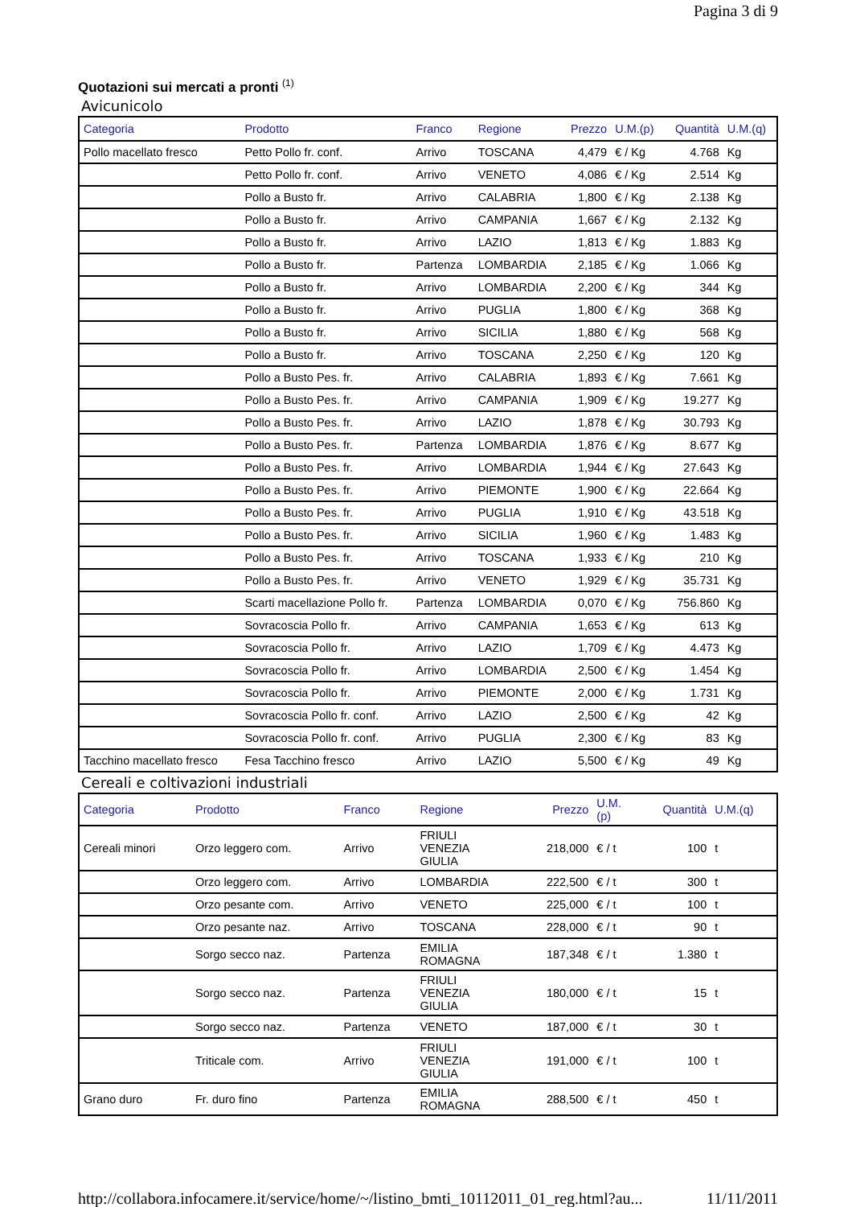Pagina 3 di 9
Quotazioni sui mercati a pronti <sup>(1)</sup>
Avicunicolo
| Categoria | Prodotto | Franco | Regione | Prezzo | U.M.(p) | Quantità | U.M.(q) |
| --- | --- | --- | --- | --- | --- | --- | --- |
| Pollo macellato fresco | Petto Pollo fr. conf. | Arrivo | TOSCANA | 4,479 | € / Kg | 4.768 | Kg |
| | Petto Pollo fr. conf. | Arrivo | VENETO | 4,086 | € / Kg | 2.514 | Kg |
| | Pollo a Busto fr. | Arrivo | CALABRIA | 1,800 | € / Kg | 2.138 | Kg |
| | Pollo a Busto fr. | Arrivo | CAMPANIA | 1,667 | € / Kg | 2.132 | Kg |
| | Pollo a Busto fr. | Arrivo | LAZIO | 1,813 | € / Kg | 1.883 | Kg |
| | Pollo a Busto fr. | Partenza | LOMBARDIA | 2,185 | € / Kg | 1.066 | Kg |
| | Pollo a Busto fr. | Arrivo | LOMBARDIA | 2,200 | € / Kg | 344 | Kg |
| | Pollo a Busto fr. | Arrivo | PUGLIA | 1,800 | € / Kg | 368 | Kg |
| | Pollo a Busto fr. | Arrivo | SICILIA | 1,880 | € / Kg | 568 | Kg |
| | Pollo a Busto fr. | Arrivo | TOSCANA | 2,250 | € / Kg | 120 | Kg |
| | Pollo a Busto Pes. fr. | Arrivo | CALABRIA | 1,893 | € / Kg | 7.661 | Kg |
| | Pollo a Busto Pes. fr. | Arrivo | CAMPANIA | 1,909 | € / Kg | 19.277 | Kg |
| | Pollo a Busto Pes. fr. | Arrivo | LAZIO | 1,878 | € / Kg | 30.793 | Kg |
| | Pollo a Busto Pes. fr. | Partenza | LOMBARDIA | 1,876 | € / Kg | 8.677 | Kg |
| | Pollo a Busto Pes. fr. | Arrivo | LOMBARDIA | 1,944 | € / Kg | 27.643 | Kg |
| | Pollo a Busto Pes. fr. | Arrivo | PIEMONTE | 1,900 | € / Kg | 22.664 | Kg |
| | Pollo a Busto Pes. fr. | Arrivo | PUGLIA | 1,910 | € / Kg | 43.518 | Kg |
| | Pollo a Busto Pes. fr. | Arrivo | SICILIA | 1,960 | € / Kg | 1.483 | Kg |
| | Pollo a Busto Pes. fr. | Arrivo | TOSCANA | 1,933 | € / Kg | 210 | Kg |
| | Pollo a Busto Pes. fr. | Arrivo | VENETO | 1,929 | € / Kg | 35.731 | Kg |
| | Scarti macellazione Pollo fr. | Partenza | LOMBARDIA | 0,070 | € / Kg | 756.860 | Kg |
| | Sovracoscia Pollo fr. | Arrivo | CAMPANIA | 1,653 | € / Kg | 613 | Kg |
| | Sovracoscia Pollo fr. | Arrivo | LAZIO | 1,709 | € / Kg | 4.473 | Kg |
| | Sovracoscia Pollo fr. | Arrivo | LOMBARDIA | 2,500 | € / Kg | 1.454 | Kg |
| | Sovracoscia Pollo fr. | Arrivo | PIEMONTE | 2,000 | € / Kg | 1.731 | Kg |
| | Sovracoscia Pollo fr. conf. | Arrivo | LAZIO | 2,500 | € / Kg | 42 | Kg |
| | Sovracoscia Pollo fr. conf. | Arrivo | PUGLIA | 2,300 | € / Kg | 83 | Kg |
| Tacchino macellato fresco | Fesa Tacchino fresco | Arrivo | LAZIO | 5,500 | € / Kg | 49 | Kg |
Cereali e coltivazioni industriali
| Categoria | Prodotto | Franco | Regione | Prezzo | U.M. (p) | Quantità | U.M.(q) |
| --- | --- | --- | --- | --- | --- | --- | --- |
| Cereali minori | Orzo leggero com. | Arrivo | FRIULI VENEZIA GIULIA | 218,000 | € / t | 100 | t |
| | Orzo leggero com. | Arrivo | LOMBARDIA | 222,500 | € / t | 300 | t |
| | Orzo pesante com. | Arrivo | VENETO | 225,000 | € / t | 100 | t |
| | Orzo pesante naz. | Arrivo | TOSCANA | 228,000 | € / t | 90 | t |
| | Sorgo secco naz. | Partenza | EMILIA ROMAGNA | 187,348 | € / t | 1.380 | t |
| | Sorgo secco naz. | Partenza | FRIULI VENEZIA GIULIA | 180,000 | € / t | 15 | t |
| | Sorgo secco naz. | Partenza | VENETO | 187,000 | € / t | 30 | t |
| | Triticale com. | Arrivo | FRIULI VENEZIA GIULIA | 191,000 | € / t | 100 | t |
| Grano duro | Fr. duro fino | Partenza | EMILIA ROMAGNA | 288,500 | € / t | 450 | t |
http://collabora.infocamere.it/service/home/~/listino_bmti_10112011_01_reg.html?au... 11/11/2011